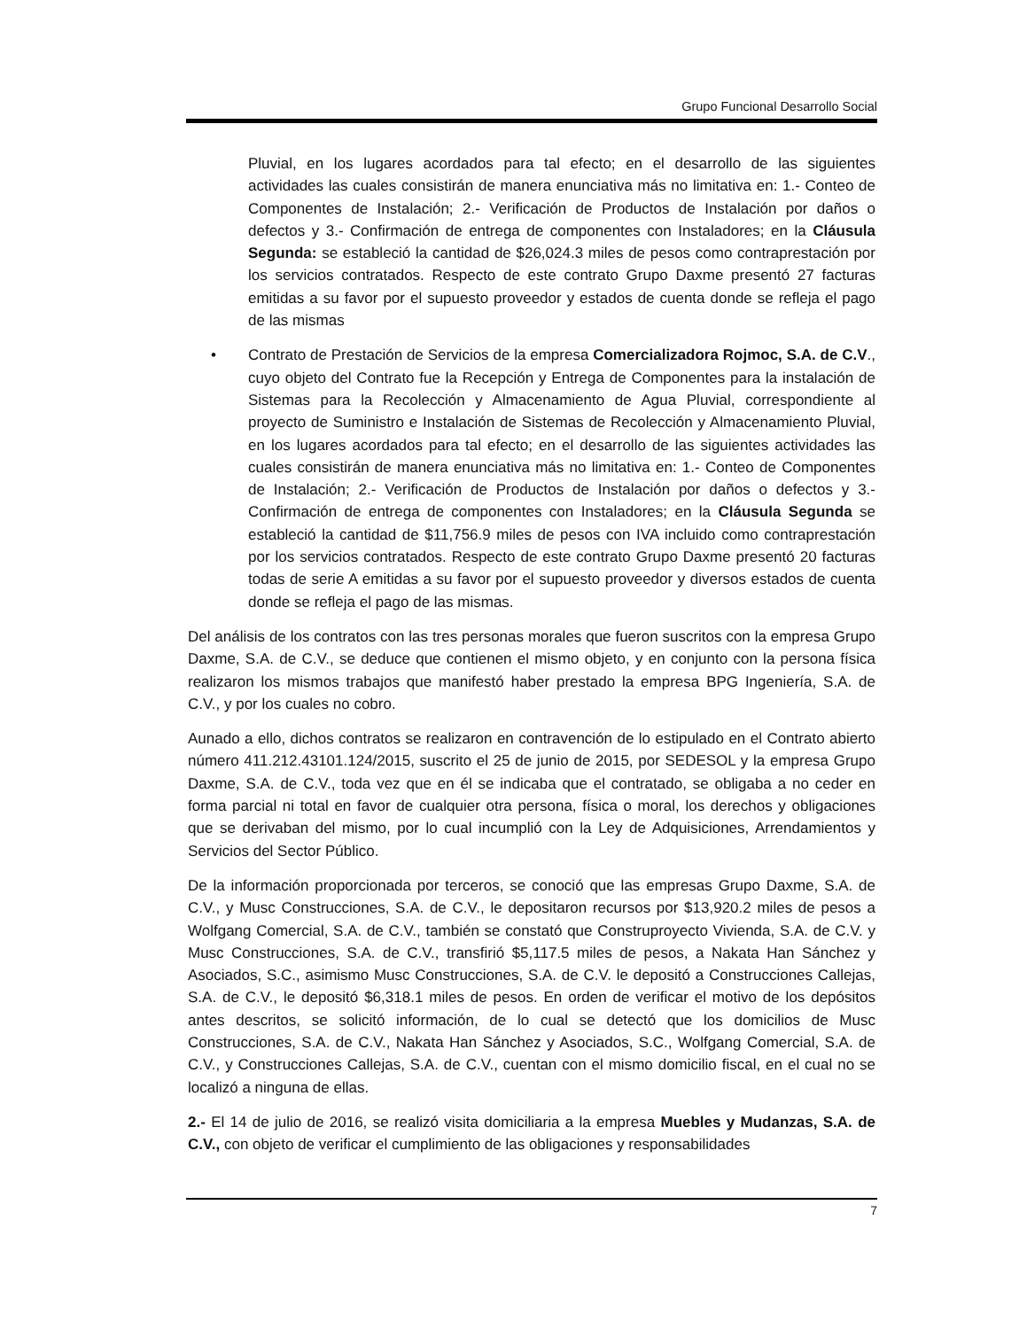Grupo Funcional Desarrollo Social
Pluvial, en los lugares acordados para tal efecto; en el desarrollo de las siguientes actividades las cuales consistirán de manera enunciativa más no limitativa en: 1.- Conteo de Componentes de Instalación; 2.- Verificación de Productos de Instalación por daños o defectos y 3.- Confirmación de entrega de componentes con Instaladores; en la Cláusula Segunda: se estableció la cantidad de $26,024.3 miles de pesos como contraprestación por los servicios contratados. Respecto de este contrato Grupo Daxme presentó 27 facturas emitidas a su favor por el supuesto proveedor y estados de cuenta donde se refleja el pago de las mismas
• Contrato de Prestación de Servicios de la empresa Comercializadora Rojmoc, S.A. de C.V., cuyo objeto del Contrato fue la Recepción y Entrega de Componentes para la instalación de Sistemas para la Recolección y Almacenamiento de Agua Pluvial, correspondiente al proyecto de Suministro e Instalación de Sistemas de Recolección y Almacenamiento Pluvial, en los lugares acordados para tal efecto; en el desarrollo de las siguientes actividades las cuales consistirán de manera enunciativa más no limitativa en: 1.- Conteo de Componentes de Instalación; 2.- Verificación de Productos de Instalación por daños o defectos y 3.- Confirmación de entrega de componentes con Instaladores; en la Cláusula Segunda se estableció la cantidad de $11,756.9 miles de pesos con IVA incluido como contraprestación por los servicios contratados. Respecto de este contrato Grupo Daxme presentó 20 facturas todas de serie A emitidas a su favor por el supuesto proveedor y diversos estados de cuenta donde se refleja el pago de las mismas.
Del análisis de los contratos con las tres personas morales que fueron suscritos con la empresa Grupo Daxme, S.A. de C.V., se deduce que contienen el mismo objeto, y en conjunto con la persona física realizaron los mismos trabajos que manifestó haber prestado la empresa BPG Ingeniería, S.A. de C.V., y por los cuales no cobro.
Aunado a ello, dichos contratos se realizaron en contravención de lo estipulado en el Contrato abierto número 411.212.43101.124/2015, suscrito el 25 de junio de 2015, por SEDESOL y la empresa Grupo Daxme, S.A. de C.V., toda vez que en él se indicaba que el contratado, se obligaba a no ceder en forma parcial ni total en favor de cualquier otra persona, física o moral, los derechos y obligaciones que se derivaban del mismo, por lo cual incumplió con la Ley de Adquisiciones, Arrendamientos y Servicios del Sector Público.
De la información proporcionada por terceros, se conoció que las empresas Grupo Daxme, S.A. de C.V., y Musc Construcciones, S.A. de C.V., le depositaron recursos por $13,920.2 miles de pesos a Wolfgang Comercial, S.A. de C.V., también se constató que Construproyecto Vivienda, S.A. de C.V. y Musc Construcciones, S.A. de C.V., transfirió $5,117.5 miles de pesos, a Nakata Han Sánchez y Asociados, S.C., asimismo Musc Construcciones, S.A. de C.V. le depositó a Construcciones Callejas, S.A. de C.V., le depositó $6,318.1 miles de pesos. En orden de verificar el motivo de los depósitos antes descritos, se solicitó información, de lo cual se detectó que los domicilios de Musc Construcciones, S.A. de C.V., Nakata Han Sánchez y Asociados, S.C., Wolfgang Comercial, S.A. de C.V., y Construcciones Callejas, S.A. de C.V., cuentan con el mismo domicilio fiscal, en el cual no se localizó a ninguna de ellas.
2.- El 14 de julio de 2016, se realizó visita domiciliaria a la empresa Muebles y Mudanzas, S.A. de C.V., con objeto de verificar el cumplimiento de las obligaciones y responsabilidades
7